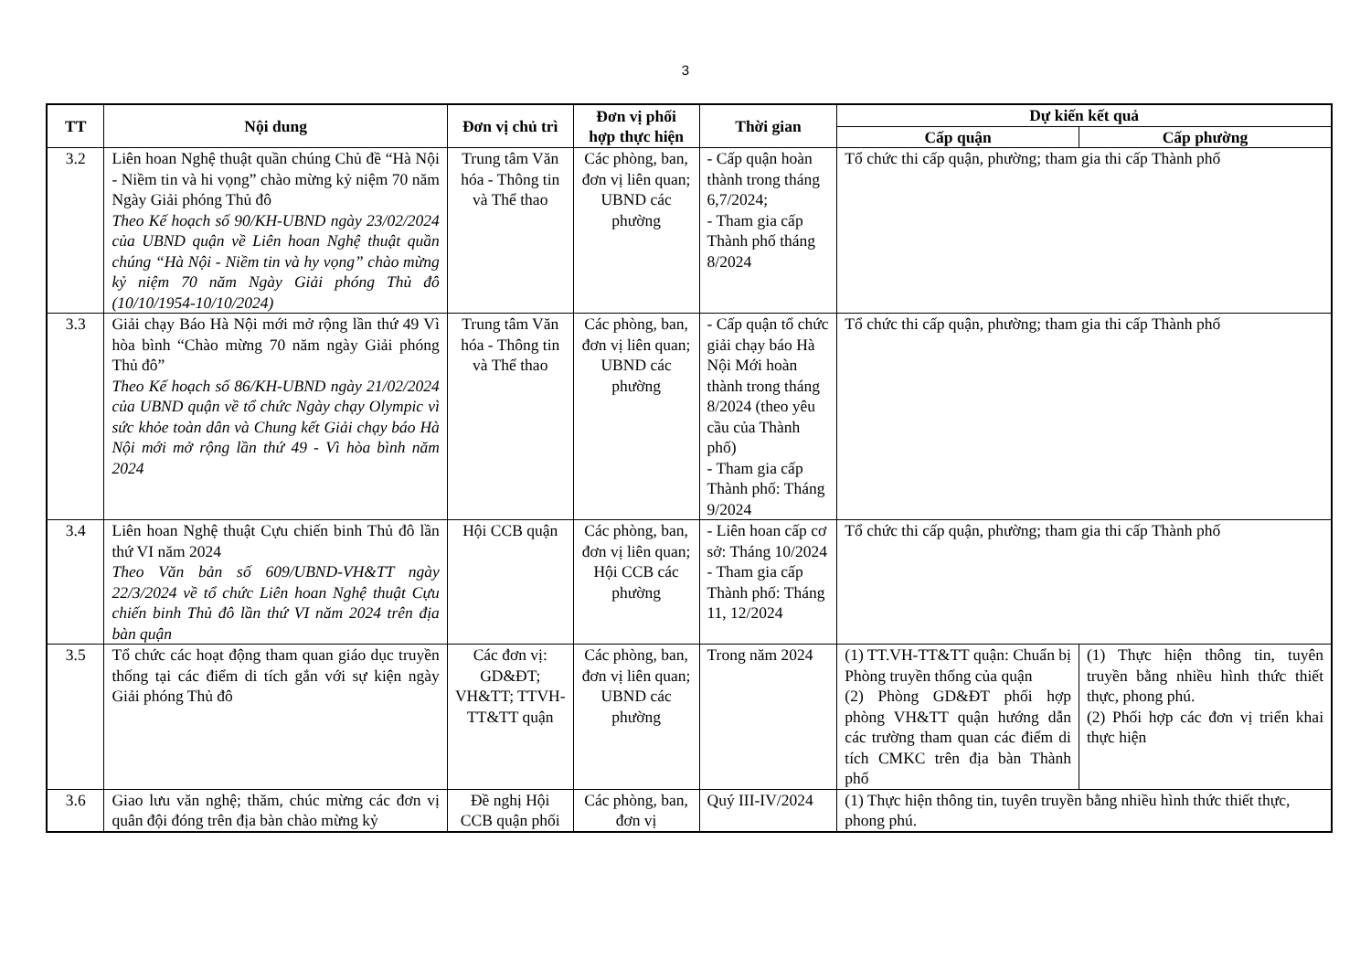3
| TT | Nội dung | Đơn vị chủ trì | Đơn vị phối hợp thực hiện | Thời gian | Dự kiến kết quả | |
| --- | --- | --- | --- | --- | --- | --- |
| | | | | | Cấp quận | Cấp phường |
| 3.2 | Liên hoan Nghệ thuật quần chúng Chủ đề “Hà Nội - Niềm tin và hi vọng” chào mừng kỷ niệm 70 năm Ngày Giải phóng Thủ đô Theo Kế hoạch số 90/KH-UBND ngày 23/02/2024 của UBND quận về Liên hoan Nghệ thuật quần chúng “Hà Nội - Niềm tin và hy vọng” chào mừng kỷ niệm 70 năm Ngày Giải phóng Thủ đô (10/10/1954-10/10/2024) | Trung tâm Văn hóa - Thông tin và Thể thao | Các phòng, ban, đơn vị liên quan; UBND các phường | - Cấp quận hoàn thành trong tháng 6,7/2024; - Tham gia cấp Thành phố tháng 8/2024 | Tổ chức thi cấp quận, phường; tham gia thi cấp Thành phố | |
| 3.3 | Giải chạy Báo Hà Nội mới mở rộng lần thứ 49 Vì hòa bình “Chào mừng 70 năm ngày Giải phóng Thủ đô” Theo Kế hoạch số 86/KH-UBND ngày 21/02/2024 của UBND quận về tổ chức Ngày chạy Olympic vì sức khỏe toàn dân và Chung kết Giải chạy báo Hà Nội mới mở rộng lần thứ 49 - Vì hòa bình năm 2024 | Trung tâm Văn hóa - Thông tin và Thể thao | Các phòng, ban, đơn vị liên quan; UBND các phường | - Cấp quận tổ chức giải chạy báo Hà Nội Mới hoàn thành trong tháng 8/2024 (theo yêu cầu của Thành phố) - Tham gia cấp Thành phố: Tháng 9/2024 | Tổ chức thi cấp quận, phường; tham gia thi cấp Thành phố | |
| 3.4 | Liên hoan Nghệ thuật Cựu chiến binh Thủ đô lần thứ VI năm 2024 Theo Văn bản số 609/UBND-VH&TT ngày 22/3/2024 về tổ chức Liên hoan Nghệ thuật Cựu chiến binh Thủ đô lần thứ VI năm 2024 trên địa bàn quận | Hội CCB quận | Các phòng, ban, đơn vị liên quan; Hội CCB các phường | - Liên hoan cấp cơ sở: Tháng 10/2024 - Tham gia cấp Thành phố: Tháng 11, 12/2024 | Tổ chức thi cấp quận, phường; tham gia thi cấp Thành phố | |
| 3.5 | Tổ chức các hoạt động tham quan giáo dục truyền thống tại các điểm di tích gắn với sự kiện ngày Giải phóng Thủ đô | Các đơn vị: GD&ĐT; VH&TT; TTVH-TT&TT quận | Các phòng, ban, đơn vị liên quan; UBND các phường | Trong năm 2024 | (1) TT.VH-TT&TT quận: Chuẩn bị Phòng truyền thống của quận (2) Phòng GD&ĐT phối hợp phòng VH&TT quận hướng dẫn các trường tham quan các điểm di tích CMKC trên địa bàn Thành phố | (1) Thực hiện thông tin, tuyên truyền bằng nhiều hình thức thiết thực, phong phú. (2) Phối hợp các đơn vị triển khai thực hiện |
| 3.6 | Giao lưu văn nghệ; thăm, chúc mừng các đơn vị quân đội đóng trên địa bàn chào mừng kỷ | Đề nghị Hội CCB quận phối | Các phòng, ban, đơn vị | Quý III-IV/2024 | (1) Thực hiện thông tin, tuyên truyền bằng nhiều hình thức thiết thực, phong phú. | |